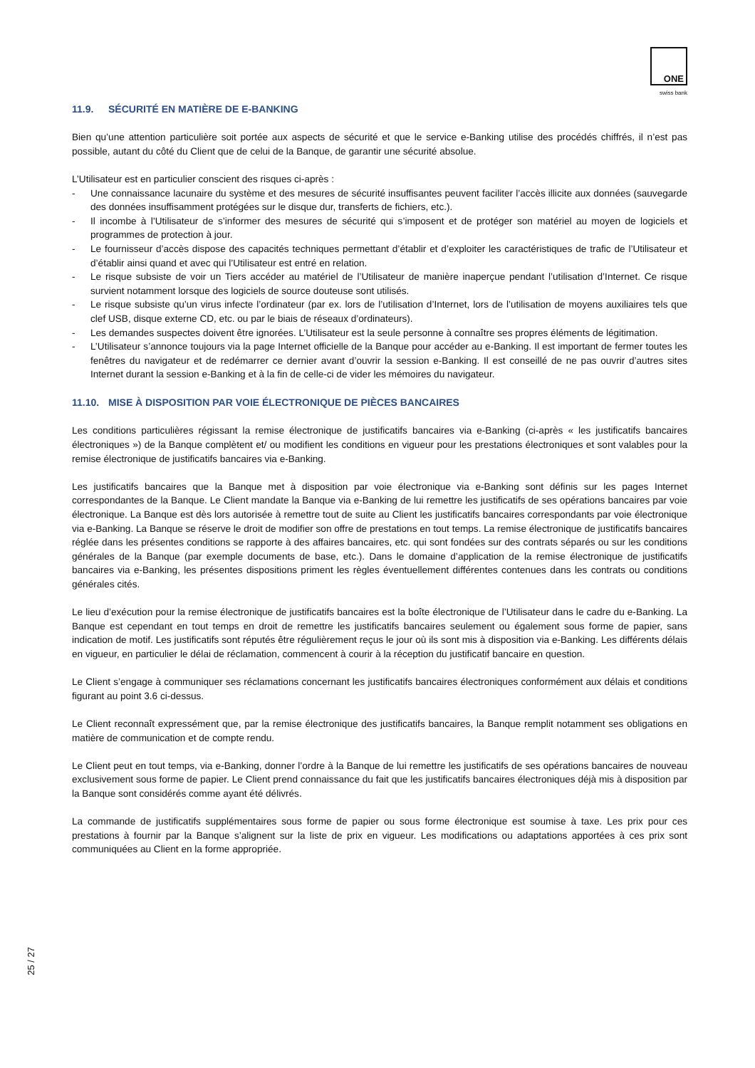ONE
swiss bank
11.9. SÉCURITÉ EN MATIÈRE DE E-BANKING
Bien qu’une attention particulière soit portée aux aspects de sécurité et que le service e-Banking utilise des procédés chiffrés, il n’est pas possible, autant du côté du Client que de celui de la Banque, de garantir une sécurité absolue.
L’Utilisateur est en particulier conscient des risques ci-après :
- Une connaissance lacunaire du système et des mesures de sécurité insuffisantes peuvent faciliter l’accès illicite aux données (sauvegarde des données insuffisamment protégées sur le disque dur, transferts de fichiers, etc.).
- Il incombe à l’Utilisateur de s’informer des mesures de sécurité qui s’imposent et de protéger son matériel au moyen de logiciels et programmes de protection à jour.
- Le fournisseur d’accès dispose des capacités techniques permettant d’établir et d’exploiter les caractéristiques de trafic de l’Utilisateur et d’établir ainsi quand et avec qui l’Utilisateur est entré en relation.
- Le risque subsiste de voir un Tiers accéder au matériel de l’Utilisateur de manière inaperçue pendant l’utilisation d’Internet. Ce risque survient notamment lorsque des logiciels de source douteuse sont utilisés.
- Le risque subsiste qu’un virus infecte l’ordinateur (par ex. lors de l’utilisation d’Internet, lors de l’utilisation de moyens auxiliaires tels que clef USB, disque externe CD, etc. ou par le biais de réseaux d’ordinateurs).
- Les demandes suspectes doivent être ignorées. L’Utilisateur est la seule personne à connaître ses propres éléments de légitimation.
- L’Utilisateur s’annonce toujours via la page Internet officielle de la Banque pour accéder au e-Banking. Il est important de fermer toutes les fenêtres du navigateur et de redémarrer ce dernier avant d’ouvrir la session e-Banking. Il est conseillé de ne pas ouvrir d’autres sites Internet durant la session e-Banking et à la fin de celle-ci de vider les mémoires du navigateur.
11.10. MISE À DISPOSITION PAR VOIE ÉLECTRONIQUE DE PIÈCES BANCAIRES
Les conditions particulières régissant la remise électronique de justificatifs bancaires via e-Banking (ci-après « les justificatifs bancaires électroniques ») de la Banque complètent et/ ou modifient les conditions en vigueur pour les prestations électroniques et sont valables pour la remise électronique de justificatifs bancaires via e-Banking.
Les justificatifs bancaires que la Banque met à disposition par voie électronique via e-Banking sont définis sur les pages Internet correspondantes de la Banque. Le Client mandate la Banque via e-Banking de lui remettre les justificatifs de ses opérations bancaires par voie électronique. La Banque est dès lors autorisée à remettre tout de suite au Client les justificatifs bancaires correspondants par voie électronique via e-Banking. La Banque se réserve le droit de modifier son offre de prestations en tout temps. La remise électronique de justificatifs bancaires réglée dans les présentes conditions se rapporte à des affaires bancaires, etc. qui sont fondées sur des contrats séparés ou sur les conditions générales de la Banque (par exemple documents de base, etc.). Dans le domaine d’application de la remise électronique de justificatifs bancaires via e-Banking, les présentes dispositions priment les règles éventuellement différentes contenues dans les contrats ou conditions générales cités.
Le lieu d’exécution pour la remise électronique de justificatifs bancaires est la boîte électronique de l’Utilisateur dans le cadre du e-Banking. La Banque est cependant en tout temps en droit de remettre les justificatifs bancaires seulement ou également sous forme de papier, sans indication de motif. Les justificatifs sont réputés être régulièrement reçus le jour où ils sont mis à disposition via e-Banking. Les différents délais en vigueur, en particulier le délai de réclamation, commencent à courir à la réception du justificatif bancaire en question.
Le Client s’engage à communiquer ses réclamations concernant les justificatifs bancaires électroniques conformément aux délais et conditions figurant au point 3.6 ci-dessus.
Le Client reconnaît expressément que, par la remise électronique des justificatifs bancaires, la Banque remplit notamment ses obligations en matière de communication et de compte rendu.
Le Client peut en tout temps, via e-Banking, donner l’ordre à la Banque de lui remettre les justificatifs de ses opérations bancaires de nouveau exclusivement sous forme de papier. Le Client prend connaissance du fait que les justificatifs bancaires électroniques déjà mis à disposition par la Banque sont considérés comme ayant été délivrés.
La commande de justificatifs supplémentaires sous forme de papier ou sous forme électronique est soumise à taxe. Les prix pour ces prestations à fournir par la Banque s’alignent sur la liste de prix en vigueur. Les modifications ou adaptations apportées à ces prix sont communiquées au Client en la forme appropriée.
25 / 27